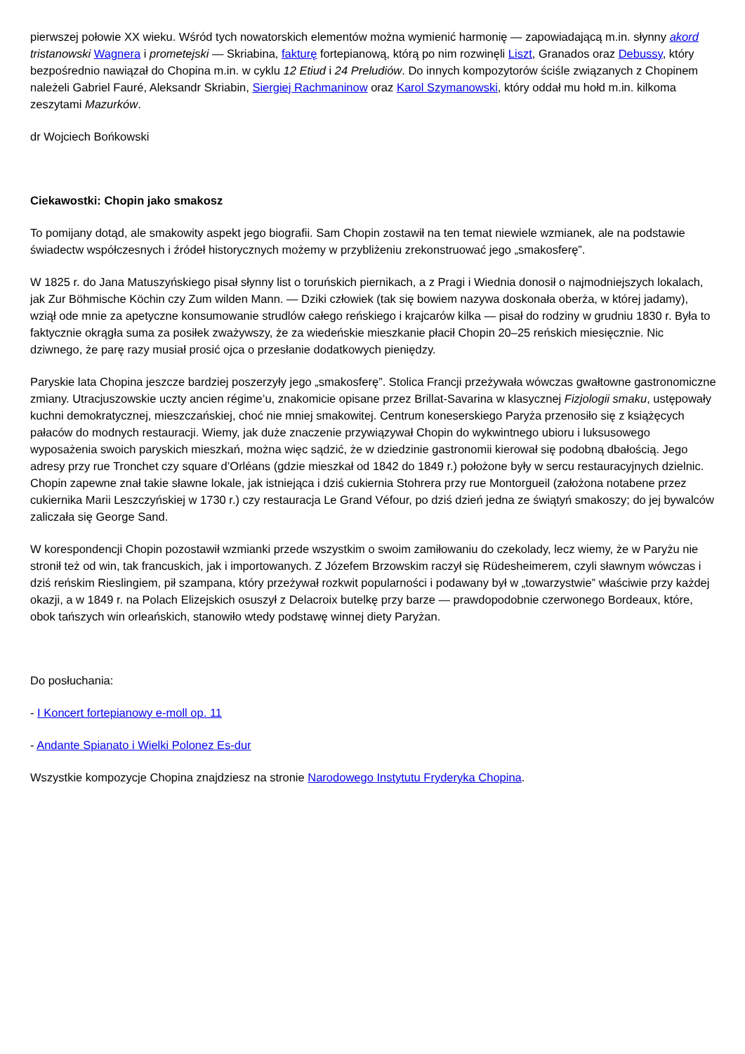pierwszej połowie XX wieku. Wśród tych nowatorskich elementów można wymienić harmonię — zapowiadającą m.in. słynny akord tristanowski Wagnera i prometejski — Skriabina, fakturę fortepianową, którą po nim rozwinęli Liszt, Granados oraz Debussy, który bezpośrednio nawiązał do Chopina m.in. w cyklu 12 Etiud i 24 Preludiów. Do innych kompozytorów ściśle związanych z Chopinem należeli Gabriel Fauré, Aleksandr Skriabin, Siergiej Rachmaninow oraz Karol Szymanowski, który oddał mu hołd m.in. kilkoma zeszytami Mazurków.
dr Wojciech Bońkowski
Ciekawostki: Chopin jako smakosz
To pomijany dotąd, ale smakowity aspekt jego biografii. Sam Chopin zostawił na ten temat niewiele wzmianek, ale na podstawie świadectw współczesnych i źródeł historycznych możemy w przybliżeniu zrekonstruować jego „smakosferę”.
W 1825 r. do Jana Matuszyńskiego pisał słynny list o toruńskich piernikach, a z Pragi i Wiednia donosił o najmodniejszych lokalach, jak Zur Böhmische Köchin czy Zum wilden Mann. — Dziki człowiek (tak się bowiem nazywa doskonała oberża, w której jadamy), wziął ode mnie za apetyczne konsumowanie strudlów całego reńskiego i krajcarów kilka — pisał do rodziny w grudniu 1830 r. Była to faktycznie okrągła suma za posiłek zważywszy, że za wiedeńskie mieszkanie płacił Chopin 20–25 reńskich miesięcznie. Nic dziwnego, że parę razy musiał prosić ojca o przesłanie dodatkowych pieniędzy.
Paryskie lata Chopina jeszcze bardziej poszerzyły jego „smakosferę”. Stolica Francji przeżywała wówczas gwałtowne gastronomiczne zmiany. Utracjuszowskie uczty ancien régime’u, znakomicie opisane przez Brillat-Savarina w klasycznej Fizjologii smaku, ustępowały kuchni demokratycznej, mieszczańskiej, choć nie mniej smakowitej. Centrum koneserskiego Paryża przenosiło się z książęcych pałaców do modnych restauracji. Wiemy, jak duże znaczenie przywiązywał Chopin do wykwintnego ubioru i luksusowego wyposażenia swoich paryskich mieszkań, można więc sądzić, że w dziedzinie gastronomii kierował się podobną dbałością. Jego adresy przy rue Tronchet czy square d’Orléans (gdzie mieszkał od 1842 do 1849 r.) położone były w sercu restauracyjnych dzielnic. Chopin zapewne znał takie sławne lokale, jak istniejąca i dziś cukiernia Stohrera przy rue Montorgueil (założona notabene przez cukiernika Marii Leszczyńskiej w 1730 r.) czy restauracja Le Grand Véfour, po dziś dzień jedna ze świątyń smakoszy; do jej bywalców zaliczała się George Sand.
W korespondencji Chopin pozostawił wzmianki przede wszystkim o swoim zamiłowaniu do czekolady, lecz wiemy, że w Paryżu nie stronił też od win, tak francuskich, jak i importowanych. Z Józefem Brzowskim raczył się Rüdesheimerem, czyli sławnym wówczas i dziś reńskim Rieslingiem, pił szampana, który przeżywał rozkwit popularności i podawany był w „towarzystwie” właściwie przy każdej okazji, a w 1849 r. na Polach Elizejskich osuszył z Delacroix butelkę przy barze — prawdopodobnie czerwonego Bordeaux, które, obok tańszych win orleańskich, stanowiło wtedy podstawę winnej diety Paryżan.
Do posłuchania:
- I Koncert fortepianowy e-moll op. 11
- Andante Spianato i Wielki Polonez Es-dur
Wszystkie kompozycje Chopina znajdziesz na stronie Narodowego Instytutu Fryderyka Chopina.